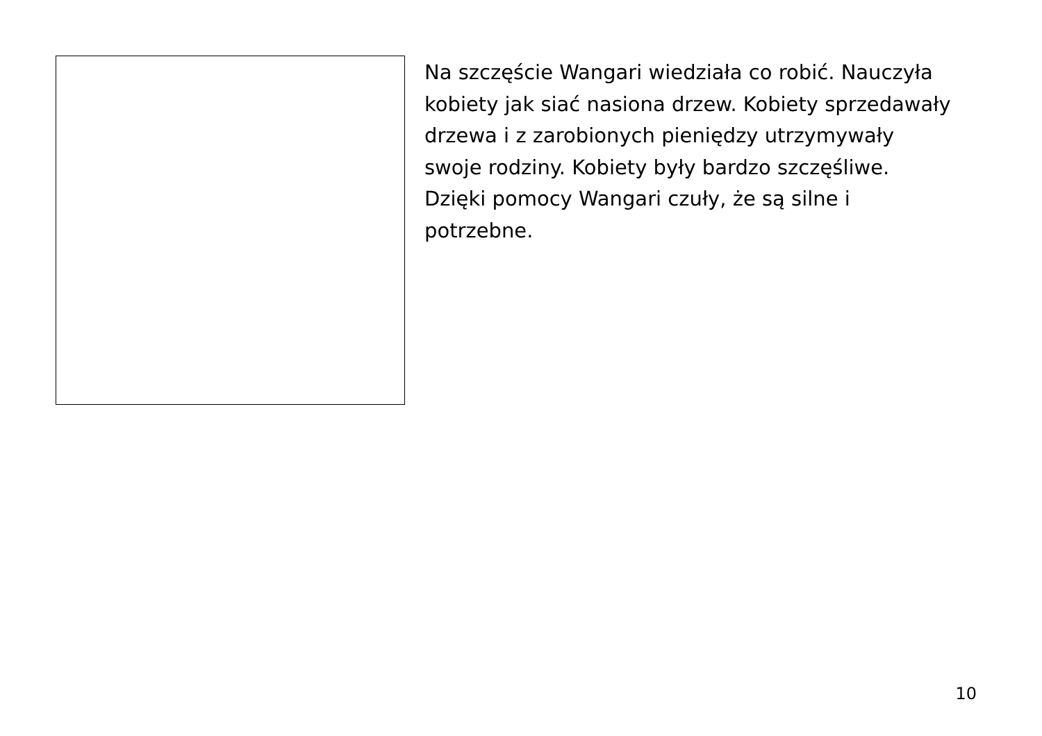Na szczęście Wangari wiedziała co robić. Nauczyła
kobiety jak siać nasiona drzew. Kobiety sprzedawały
drzewa i z zarobionych pieniędzy utrzymywały
swoje rodziny. Kobiety były bardzo szczęśliwe.
Dzięki pomocy Wangari czuły, że są silne i
potrzebne.
10